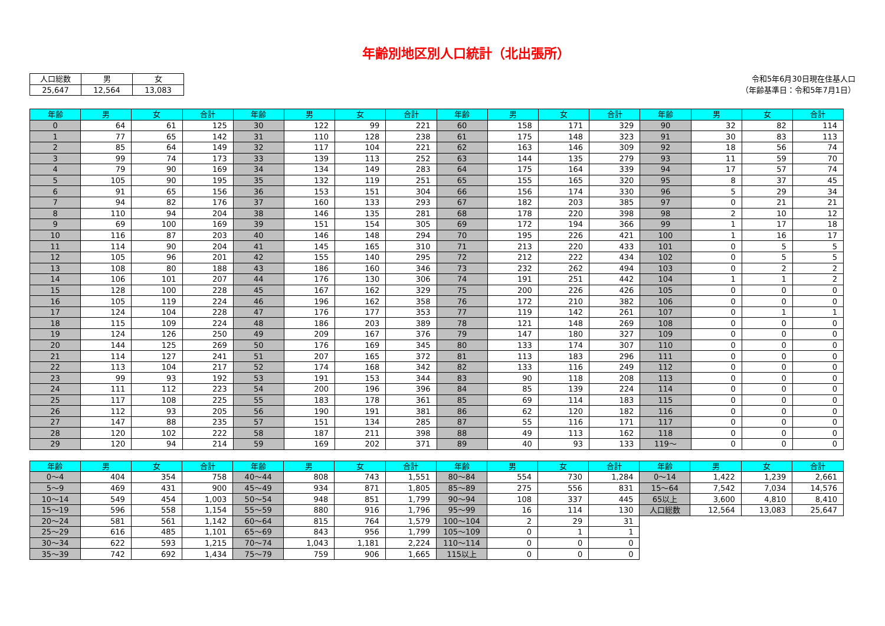年齢別地区別人口統計（北出張所）
| 人口総数 | 男 | 女 |
| 25,647 | 12,564 | 13,083 |
令和5年6月30日現在住基人口
（年齢基準日：令和5年7月1日）
| 年齢 | 男 | 女 | 合計 | 年齢 | 男 | 女 | 合計 | 年齢 | 男 | 女 | 合計 | 年齢 | 男 | 女 | 合計 |
| --- | --- | --- | --- | --- | --- | --- | --- | --- | --- | --- | --- | --- | --- | --- | --- |
| 0 | 64 | 61 | 125 | 30 | 122 | 99 | 221 | 60 | 158 | 171 | 329 | 90 | 32 | 82 | 114 |
| 1 | 77 | 65 | 142 | 31 | 110 | 128 | 238 | 61 | 175 | 148 | 323 | 91 | 30 | 83 | 113 |
| 2 | 85 | 64 | 149 | 32 | 117 | 104 | 221 | 62 | 163 | 146 | 309 | 92 | 18 | 56 | 74 |
| 3 | 99 | 74 | 173 | 33 | 139 | 113 | 252 | 63 | 144 | 135 | 279 | 93 | 11 | 59 | 70 |
| 4 | 79 | 90 | 169 | 34 | 134 | 149 | 283 | 64 | 175 | 164 | 339 | 94 | 17 | 57 | 74 |
| 5 | 105 | 90 | 195 | 35 | 132 | 119 | 251 | 65 | 155 | 165 | 320 | 95 | 8 | 37 | 45 |
| 6 | 91 | 65 | 156 | 36 | 153 | 151 | 304 | 66 | 156 | 174 | 330 | 96 | 5 | 29 | 34 |
| 7 | 94 | 82 | 176 | 37 | 160 | 133 | 293 | 67 | 182 | 203 | 385 | 97 | 0 | 21 | 21 |
| 8 | 110 | 94 | 204 | 38 | 146 | 135 | 281 | 68 | 178 | 220 | 398 | 98 | 2 | 10 | 12 |
| 9 | 69 | 100 | 169 | 39 | 151 | 154 | 305 | 69 | 172 | 194 | 366 | 99 | 1 | 17 | 18 |
| 10 | 116 | 87 | 203 | 40 | 146 | 148 | 294 | 70 | 195 | 226 | 421 | 100 | 1 | 16 | 17 |
| 11 | 114 | 90 | 204 | 41 | 145 | 165 | 310 | 71 | 213 | 220 | 433 | 101 | 0 | 5 | 5 |
| 12 | 105 | 96 | 201 | 42 | 155 | 140 | 295 | 72 | 212 | 222 | 434 | 102 | 0 | 5 | 5 |
| 13 | 108 | 80 | 188 | 43 | 186 | 160 | 346 | 73 | 232 | 262 | 494 | 103 | 0 | 2 | 2 |
| 14 | 106 | 101 | 207 | 44 | 176 | 130 | 306 | 74 | 191 | 251 | 442 | 104 | 1 | 1 | 2 |
| 15 | 128 | 100 | 228 | 45 | 167 | 162 | 329 | 75 | 200 | 226 | 426 | 105 | 0 | 0 | 0 |
| 16 | 105 | 119 | 224 | 46 | 196 | 162 | 358 | 76 | 172 | 210 | 382 | 106 | 0 | 0 | 0 |
| 17 | 124 | 104 | 228 | 47 | 176 | 177 | 353 | 77 | 119 | 142 | 261 | 107 | 0 | 1 | 1 |
| 18 | 115 | 109 | 224 | 48 | 186 | 203 | 389 | 78 | 121 | 148 | 269 | 108 | 0 | 0 | 0 |
| 19 | 124 | 126 | 250 | 49 | 209 | 167 | 376 | 79 | 147 | 180 | 327 | 109 | 0 | 0 | 0 |
| 20 | 144 | 125 | 269 | 50 | 176 | 169 | 345 | 80 | 133 | 174 | 307 | 110 | 0 | 0 | 0 |
| 21 | 114 | 127 | 241 | 51 | 207 | 165 | 372 | 81 | 113 | 183 | 296 | 111 | 0 | 0 | 0 |
| 22 | 113 | 104 | 217 | 52 | 174 | 168 | 342 | 82 | 133 | 116 | 249 | 112 | 0 | 0 | 0 |
| 23 | 99 | 93 | 192 | 53 | 191 | 153 | 344 | 83 | 90 | 118 | 208 | 113 | 0 | 0 | 0 |
| 24 | 111 | 112 | 223 | 54 | 200 | 196 | 396 | 84 | 85 | 139 | 224 | 114 | 0 | 0 | 0 |
| 25 | 117 | 108 | 225 | 55 | 183 | 178 | 361 | 85 | 69 | 114 | 183 | 115 | 0 | 0 | 0 |
| 26 | 112 | 93 | 205 | 56 | 190 | 191 | 381 | 86 | 62 | 120 | 182 | 116 | 0 | 0 | 0 |
| 27 | 147 | 88 | 235 | 57 | 151 | 134 | 285 | 87 | 55 | 116 | 171 | 117 | 0 | 0 | 0 |
| 28 | 120 | 102 | 222 | 58 | 187 | 211 | 398 | 88 | 49 | 113 | 162 | 118 | 0 | 0 | 0 |
| 29 | 120 | 94 | 214 | 59 | 169 | 202 | 371 | 89 | 40 | 93 | 133 | 119～ | 0 | 0 | 0 |
| 年齢 | 男 | 女 | 合計 | 年齢 | 男 | 女 | 合計 | 年齢 | 男 | 女 | 合計 | 年齢 | 男 | 女 | 合計 |
| --- | --- | --- | --- | --- | --- | --- | --- | --- | --- | --- | --- | --- | --- | --- | --- |
| 0～4 | 404 | 354 | 758 | 40～44 | 808 | 743 | 1,551 | 80～84 | 554 | 730 | 1,284 | 0～14 | 1,422 | 1,239 | 2,661 |
| 5～9 | 469 | 431 | 900 | 45～49 | 934 | 871 | 1,805 | 85～89 | 275 | 556 | 831 | 15～64 | 7,542 | 7,034 | 14,576 |
| 10～14 | 549 | 454 | 1,003 | 50～54 | 948 | 851 | 1,799 | 90～94 | 108 | 337 | 445 | 65以上 | 3,600 | 4,810 | 8,410 |
| 15～19 | 596 | 558 | 1,154 | 55～59 | 880 | 916 | 1,796 | 95～99 | 16 | 114 | 130 | 人口総数 | 12,564 | 13,083 | 25,647 |
| 20～24 | 581 | 561 | 1,142 | 60～64 | 815 | 764 | 1,579 | 100～104 | 2 | 29 | 31 | | | | |
| 25～29 | 616 | 485 | 1,101 | 65～69 | 843 | 956 | 1,799 | 105～109 | 0 | 1 | 1 | | | | |
| 30～34 | 622 | 593 | 1,215 | 70～74 | 1,043 | 1,181 | 2,224 | 110～114 | 0 | 0 | 0 | | | | |
| 35～39 | 742 | 692 | 1,434 | 75～79 | 759 | 906 | 1,665 | 115以上 | 0 | 0 | 0 | | | | |